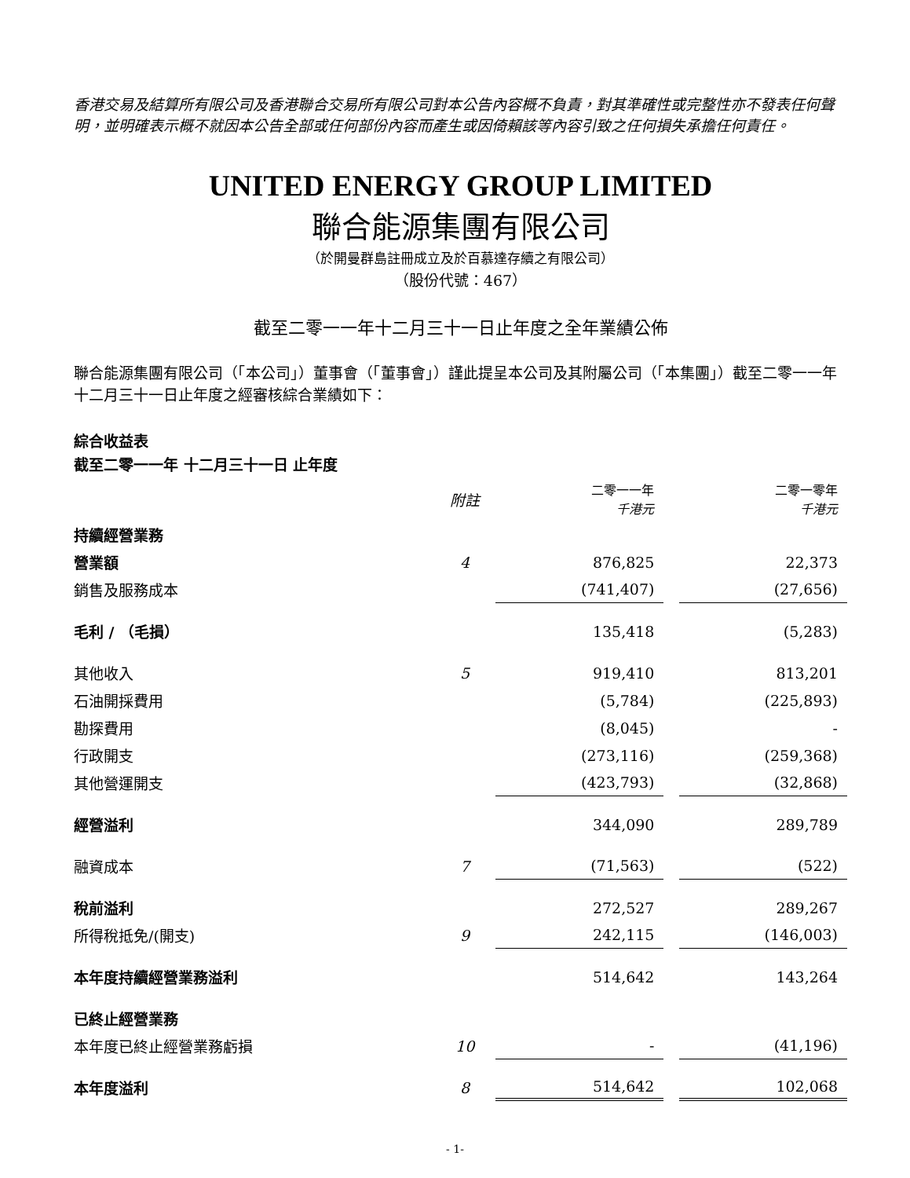香港交易及結算所有限公司及香港聯合交易所有限公司對本公告內容概不負責，對其準確性或完整性亦不發表任何聲明，並明確表示概不就因本公告全部或任何部份內容而產生或因倚賴該等內容引致之任何損失承擔任何責任。
UNITED ENERGY GROUP LIMITED
聯合能源集團有限公司
（於開曼群島註冊成立及於百慕達存續之有限公司）
（股份代號：467）
截至二零一一年十二月三十一日止年度之全年業績公佈
聯合能源集團有限公司（「本公司」）董事會（「董事會」）謹此提呈本公司及其附屬公司（「本集團」）截至二零一一年十二月三十一日止年度之經審核綜合業績如下：
綜合收益表
截至二零一一年 十二月三十一日 止年度
| | 附註 | 二零一一年 千港元 | | 二零一零年 千港元 |
| 持續經營業務 | | | | |
| 營業額 | 4 | 876,825 | | 22,373 |
| 銷售及服務成本 | | (741,407) | | (27,656) |
| 毛利 / （毛損） | | 135,418 | | (5,283) |
| 其他收入 | 5 | 919,410 | | 813,201 |
| 石油開採費用 | | (5,784) | | (225,893) |
| 勘探費用 | | (8,045) | | - |
| 行政開支 | | (273,116) | | (259,368) |
| 其他營運開支 | | (423,793) | | (32,868) |
| 經營溢利 | | 344,090 | | 289,789 |
| 融資成本 | 7 | (71,563) | | (522) |
| 稅前溢利 | | 272,527 | | 289,267 |
| 所得稅抵免/(開支) | 9 | 242,115 | | (146,003) |
| 本年度持續經營業務溢利 | | 514,642 | | 143,264 |
| 已終止經營業務 | | | | |
| 本年度已終止經營業務虧損 | 10 | - | | (41,196) |
| 本年度溢利 | 8 | 514,642 | | 102,068 |
- 1-